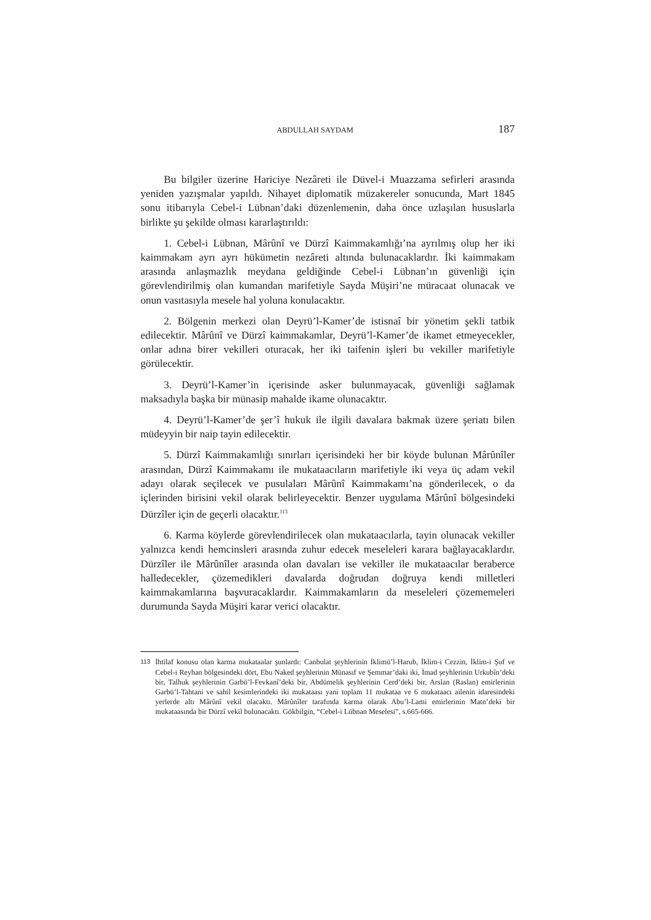ABDULLAH SAYDAM 187
Bu bilgiler üzerine Hariciye Nezâreti ile Düvel-i Muazzama sefirleri arasında yeniden yazışmalar yapıldı. Nihayet diplomatik müzakereler sonucunda, Mart 1845 sonu itibarıyla Cebel-i Lübnan’daki düzenlemenin, daha önce uzlaşılan hususlarla birlikte şu şekilde olması kararlaştırıldı:
1. Cebel-i Lübnan, Mârûnî ve Dürzî Kaimmakamlığı’na ayrılmış olup her iki kaimmakam ayrı ayrı hükümetin nezâreti altında bulunacaklardır. İki kaimmakam arasında anlaşmazlık meydana geldiğinde Cebel-i Lübnan’ın güvenliği için görevlendirilmiş olan kumandan marifetiyle Sayda Müşiri’ne müracaat olunacak ve onun vasıtasıyla mesele hal yoluna konulacaktır.
2. Bölgenin merkezi olan Deyrü’l-Kamer’de istisnaî bir yönetim şekli tatbik edilecektir. Mârûnî ve Dürzî kaimmakamlar, Deyrü’l-Kamer’de ikamet etmeyecekler, onlar adına birer vekilleri oturacak, her iki taifenin işleri bu vekiller marifetiyle görülecektir.
3. Deyrü’l-Kamer’in içerisinde asker bulunmayacak, güvenliği sağlamak maksadıyla başka bir münasip mahalde ikame olunacaktır.
4. Deyrü’l-Kamer’de şer’î hukuk ile ilgili davalara bakmak üzere şeriatı bilen müdeyyin bir naip tayin edilecektir.
5. Dürzî Kaimmakamlığı sınırları içerisindeki her bir köyde bulunan Mârûnîler arasından, Dürzî Kaimmakamı ile mukataacıların marifetiyle iki veya üç adam vekil adayı olarak seçilecek ve pusulaları Mârûnî Kaimmakamı’na gönderilecek, o da içlerinden birisini vekil olarak belirleyecektir. Benzer uygulama Mârûnî bölgesindeki Dürzîler için de geçerli olacaktır.<sup>113</sup>
6. Karma köylerde görevlendirilecek olan mukataacılarla, tayin olunacak vekiller yalnızca kendi hemcinsleri arasında zuhur edecek meseleleri karara bağlayacaklardır. Dürzîler ile Mârûnîler arasında olan davaları ise vekiller ile mukataacılar beraberce halledecekler, çözemedikleri davalarda doğrudan doğruya kendi milletleri kaimmakamlarına başvuracaklardır. Kaimmakamların da meseleleri çözememeleri durumunda Sayda Müşiri karar verici olacaktır.
113 İhtilaf konusu olan karma mukataalar şunlardı: Canbulat şeyhlerinin İklimü’l-Harub, İklim-i Cezzin, İklim-i Şuf ve Cebel-i Reyhan bölgesindeki dört, Ebu Naked şeyhlerinin Münasıf ve Şemmar’daki iki, İmad şeyhlerinin Urkubîn’deki bir, Talhuk şeyhlerinin Garbü’l-Fevkanî’deki bir, Abdümelik şeyhlerinin Cerd’deki bir, Arslan (Raslan) emirlerinin Garbü’l-Tahtani ve sahil kesimlerindeki iki mukataası yani toplam 11 mukataa ve 6 mukataacı ailenin idaresindeki yerlerde altı Mârûnî vekil olacaktı. Mârûnîler tarafında karma olarak Abu’l-Lami emirlerinin Matn’deki bir mukataasında bir Dürzî vekil bulunacaktı. Gökbilgin, “Cebel-i Lübnan Meselesi”, s.665-666.